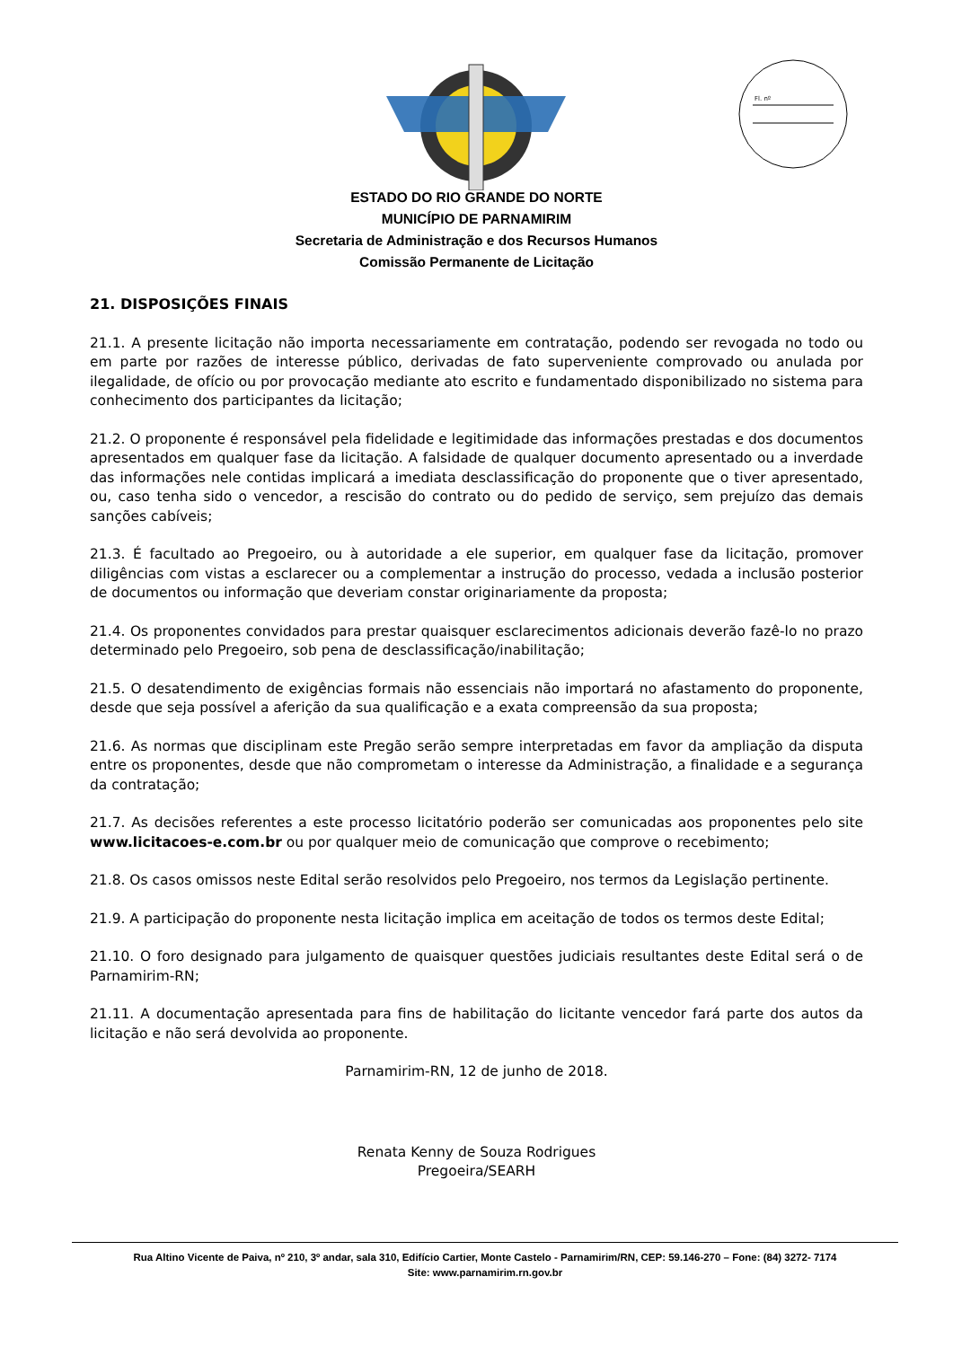Fl. nº
ESTADO DO RIO GRANDE DO NORTE
MUNICÍPIO DE PARNAMIRIM
Secretaria de Administração e dos Recursos Humanos
Comissão Permanente de Licitação
21. DISPOSIÇÕES FINAIS
21.1. A presente licitação não importa necessariamente em contratação, podendo ser revogada no todo ou em parte por razões de interesse público, derivadas de fato superveniente comprovado ou anulada por ilegalidade, de ofício ou por provocação mediante ato escrito e fundamentado disponibilizado no sistema para conhecimento dos participantes da licitação;
21.2. O proponente é responsável pela fidelidade e legitimidade das informações prestadas e dos documentos apresentados em qualquer fase da licitação. A falsidade de qualquer documento apresentado ou a inverdade das informações nele contidas implicará a imediata desclassificação do proponente que o tiver apresentado, ou, caso tenha sido o vencedor, a rescisão do contrato ou do pedido de serviço, sem prejuízo das demais sanções cabíveis;
21.3. É facultado ao Pregoeiro, ou à autoridade a ele superior, em qualquer fase da licitação, promover diligências com vistas a esclarecer ou a complementar a instrução do processo, vedada a inclusão posterior de documentos ou informação que deveriam constar originariamente da proposta;
21.4. Os proponentes convidados para prestar quaisquer esclarecimentos adicionais deverão fazê-lo no prazo determinado pelo Pregoeiro, sob pena de desclassificação/inabilitação;
21.5. O desatendimento de exigências formais não essenciais não importará no afastamento do proponente, desde que seja possível a aferição da sua qualificação e a exata compreensão da sua proposta;
21.6. As normas que disciplinam este Pregão serão sempre interpretadas em favor da ampliação da disputa entre os proponentes, desde que não comprometam o interesse da Administração, a finalidade e a segurança da contratação;
21.7. As decisões referentes a este processo licitatório poderão ser comunicadas aos proponentes pelo site www.licitacoes-e.com.br ou por qualquer meio de comunicação que comprove o recebimento;
21.8. Os casos omissos neste Edital serão resolvidos pelo Pregoeiro, nos termos da Legislação pertinente.
21.9. A participação do proponente nesta licitação implica em aceitação de todos os termos deste Edital;
21.10. O foro designado para julgamento de quaisquer questões judiciais resultantes deste Edital será o de Parnamirim-RN;
21.11. A documentação apresentada para fins de habilitação do licitante vencedor fará parte dos autos da licitação e não será devolvida ao proponente.
Parnamirim-RN, 12 de junho de 2018.
Renata Kenny de Souza Rodrigues
Pregoeira/SEARH
Rua Altino Vicente de Paiva, nº 210, 3º andar, sala 310, Edifício Cartier, Monte Castelo - Parnamirim/RN, CEP: 59.146-270 – Fone: (84) 3272- 7174
Site: www.parnamirim.rn.gov.br